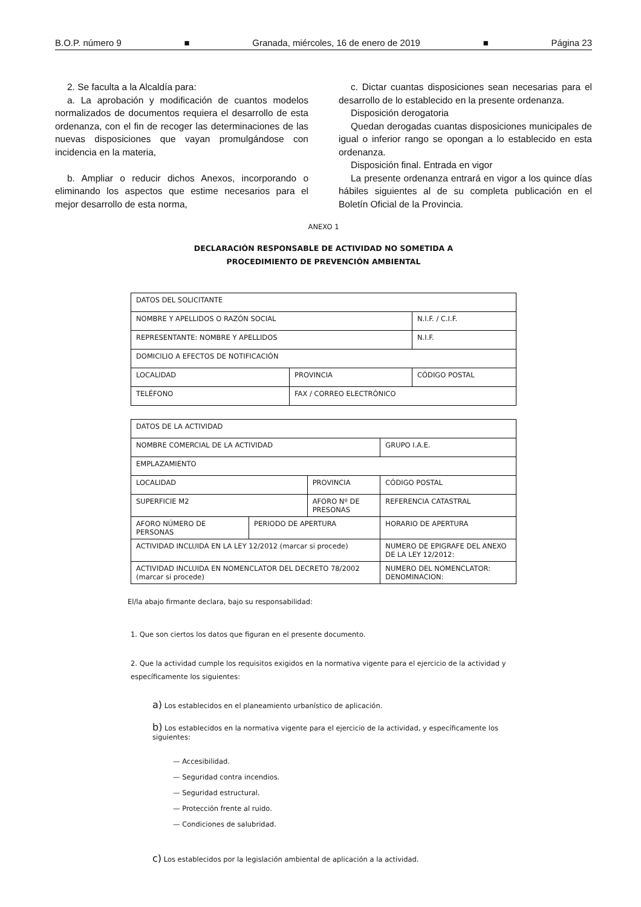B.O.P. número 9 ■ Granada, miércoles, 16 de enero de 2019 ■ Página 23
2. Se faculta a la Alcaldía para:
a. La aprobación y modificación de cuantos modelos normalizados de documentos requiera el desarrollo de esta ordenanza, con el fin de recoger las determinaciones de las nuevas disposiciones que vayan promulgándose con incidencia en la materia,
b. Ampliar o reducir dichos Anexos, incorporando o eliminando los aspectos que estime necesarios para el mejor desarrollo de esta norma,
c. Dictar cuantas disposiciones sean necesarias para el desarrollo de lo establecido en la presente ordenanza.
Disposición derogatoria
Quedan derogadas cuantas disposiciones municipales de igual o inferior rango se opongan a lo establecido en esta ordenanza.
Disposición final. Entrada en vigor
La presente ordenanza entrará en vigor a los quince días hábiles siguientes al de su completa publicación en el Boletín Oficial de la Provincia.
ANEXO 1
DECLARACIÓN RESPONSABLE DE ACTIVIDAD NO SOMETIDA A
PROCEDIMIENTO DE PREVENCIÓN AMBIENTAL
| DATOS DEL SOLICITANTE | | |
| NOMBRE Y APELLIDOS O RAZÓN SOCIAL | | N.I.F. / C.I.F. |
| REPRESENTANTE: NOMBRE Y APELLIDOS | | N.I.F. |
| DOMICILIO A EFECTOS DE NOTIFICACIÓN | | |
| LOCALIDAD | PROVINCIA | CÓDIGO POSTAL |
| TELÉFONO | FAX / CORREO ELECTRÓNICO | |
| DATOS DE LA ACTIVIDAD | | | | | |
| NOMBRE COMERCIAL DE LA ACTIVIDAD | | | | | GRUPO I.A.E. |
| EMPLAZAMIENTO | | | | | |
| LOCALIDAD | | PROVINCIA | | | CÓDIGO POSTAL |
| SUPERFICIE M2 | | AFORO Nº DE PRESONAS | | | REFERENCIA CATASTRAL |
| AFORO NÚMERO DE PERSONAS | PERIODO DE APERTURA | | | HORARIO DE APERTURA | |
| ACTIVIDAD INCLUIDA EN LA LEY 12/2012 (marcar si procede) | | | NUMERO DE EPIGRAFE DEL ANEXO DE LA LEY 12/2012: | | |
| ACTIVIDAD INCLUIDA EN NOMENCLATOR DEL DECRETO 78/2002 (marcar si procede) | | | NUMERO DEL NOMENCLATOR: DENOMINACION: | | |
El/la abajo firmante declara, bajo su responsabilidad:
1. Que son ciertos los datos que figuran en el presente documento.
2. Que la actividad cumple los requisitos exigidos en la normativa vigente para el ejercicio de la actividad y específicamente los siguientes:
a) Los establecidos en el planeamiento urbanístico de aplicación.
b) Los establecidos en la normativa vigente para el ejercicio de la actividad, y específicamente los siguientes:
— Accesibilidad.
— Seguridad contra incendios.
— Seguridad estructural.
— Protección frente al ruido.
— Condiciones de salubridad.
c) Los establecidos por la legislación ambiental de aplicación a la actividad.